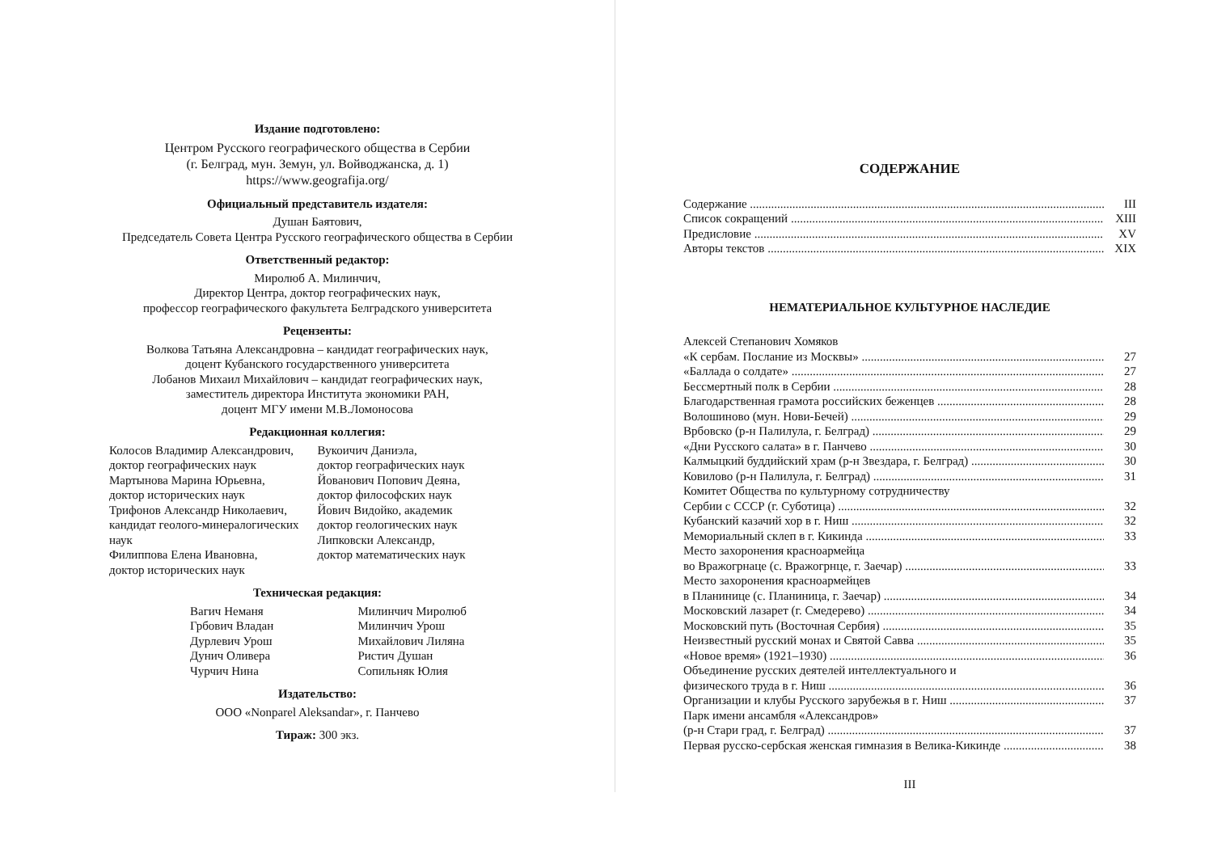Издание подготовлено:
Центром Русского географического общества в Сербии
(г. Белград, мун. Земун, ул. Войводжанска, д. 1)
https://www.geografija.org/
Официальный представитель издателя:
Душан Баятович,
Председатель Совета Центра Русского географического общества в Сербии
Ответственный редактор:
Миролюб А. Милинчич,
Директор Центра, доктор географических наук,
профессор географического факультета Белградского университета
Рецензенты:
Волкова Татьяна Александровна – кандидат географических наук,
доцент Кубанского государственного университета
Лобанов Михаил Михайлович – кандидат географических наук,
заместитель директора Института экономики РАН,
доцент МГУ имени М.В.Ломоносова
Редакционная коллегия:
Колосов Владимир Александрович,
доктор географических наук
Мартынова Марина Юрьевна,
доктор исторических наук
Трифонов Александр Николаевич,
кандидат геолого-минералогических наук
Филиппова Елена Ивановна,
доктор исторических наук
Вукоичич Даниэла,
доктор географических наук
Йованович Попович Деяна,
доктор философских наук
Йович Видойко, академик
доктор геологических наук
Липковски Александр,
доктор математических наук
Техническая редакция:
Вагич Неманя
Грбович Владан
Дурлевич Урош
Дунич Оливера
Чурчич Нина
Милинчич Миролюб
Милинчич Урош
Михайлович Лиляна
Ристич Душан
Сопильняк Юлия
Издательство:
ООО «Nonparel Aleksandar», г. Панчево
Тираж: 300 экз.
СОДЕРЖАНИЕ
Содержание III
Список сокращений XIII
Предисловие XV
Авторы текстов XIX
НЕМАТЕРИАЛЬНОЕ КУЛЬТУРНОЕ НАСЛЕДИЕ
Алексей Степанович Хомяков
«К сербам. Послание из Москвы» 27
«Баллада о солдате» 27
Бессмертный полк в Сербии 28
Благодарственная грамота российских беженцев 28
Волошиново (мун. Нови-Бечей) 29
Врбовско (р-н Палилула, г. Белград) 29
«Дни Русского салата» в г. Панчево 30
Калмыцкий буддийский храм (р-н Звездара, г. Белград) 30
Ковилово (р-н Палилула, г. Белград) 31
Комитет Общества по культурному сотрудничеству
Сербии с СССР (г. Суботица) 32
Кубанский казачий хор в г. Ниш 32
Мемориальный склеп в г. Кикинда 33
Место захоронения красноармейца
во Вражогрнаце (с. Вражогрнце, г. Заечар) 33
Место захоронения красноармейцев
в Планинице (с. Планиница, г. Заечар) 34
Московский лазарет (г. Смедерево) 34
Московский путь (Восточная Сербия) 35
Неизвестный русский монах и Святой Савва 35
«Новое время» (1921–1930) 36
Объединение русских деятелей интеллектуального и
физического труда в г. Ниш 36
Организации и клубы Русского зарубежья в г. Ниш 37
Парк имени ансамбля «Александров»
(р-н Стари град, г. Белград) 37
Первая русско-сербская женская гимназия в Велика-Кикинде 38
III